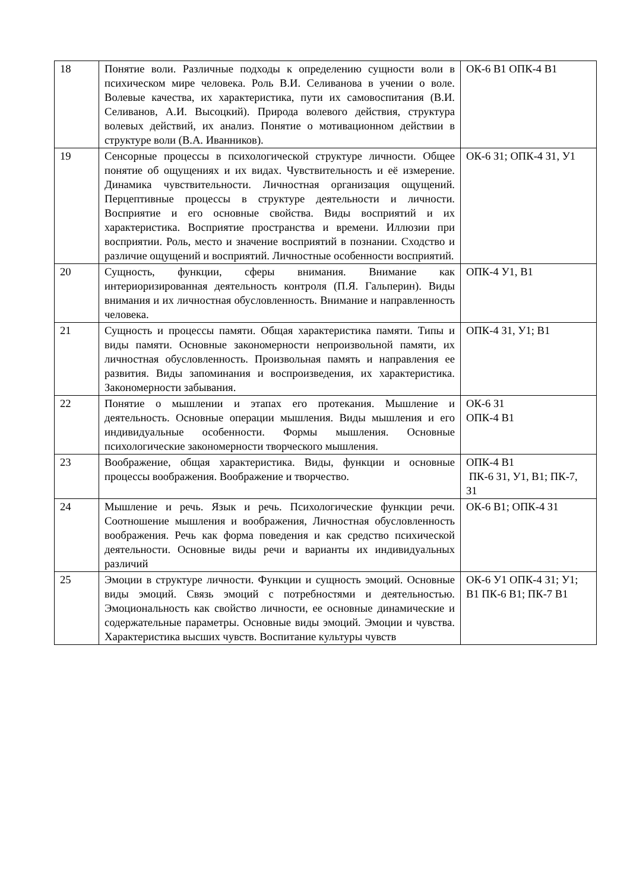| 18 | Понятие воли. Различные подходы к определению сущности воли в психическом мире человека. Роль В.И. Селиванова в учении о воле. Волевые качества, их характеристика, пути их самовоспитания (В.И. Селиванов, А.И. Высоцкий). Природа волевого действия, структура волевых действий, их анализ. Понятие о мотивационном действии в структуре воли (В.А. Иванников). | ОК-6 В1 ОПК-4 В1 |
| 19 | Сенсорные процессы в психологической структуре личности. Общее понятие об ощущениях и их видах. Чувствительность и её измерение. Динамика чувствительности. Личностная организация ощущений. Перцептивные процессы в структуре деятельности и личности. Восприятие и его основные свойства. Виды восприятий и их характеристика. Восприятие пространства и времени. Иллюзии при восприятии. Роль, место и значение восприятий в познании. Сходство и различие ощущений и восприятий. Личностные особенности восприятий. | ОК-6 З1; ОПК-4 З1, У1 |
| 20 | Сущность, функции, сферы внимания. Внимание как интериоризированная деятельность контроля (П.Я. Гальперин). Виды внимания и их личностная обусловленность. Внимание и направленность человека. | ОПК-4 У1, В1 |
| 21 | Сущность и процессы памяти. Общая характеристика памяти. Типы и виды памяти. Основные закономерности непроизвольной памяти, их личностная обусловленность. Произвольная память и направления ее развития. Виды запоминания и воспроизведения, их характеристика. Закономерности забывания. | ОПК-4 З1, У1; В1 |
| 22 | Понятие о мышлении и этапах его протекания. Мышление и деятельность. Основные операции мышления. Виды мышления и его индивидуальные особенности. Формы мышления. Основные психологические закономерности творческого мышления. | ОК-6 З1 ОПК-4 В1 |
| 23 | Воображение, общая характеристика. Виды, функции и основные процессы воображения. Воображение и творчество. | ОПК-4 В1 ПК-6 З1, У1, В1; ПК-7, З1 |
| 24 | Мышление и речь. Язык и речь. Психологические функции речи. Соотношение мышления и воображения, Личностная обусловленность воображения. Речь как форма поведения и как средство психической деятельности. Основные виды речи и варианты их индивидуальных различий | ОК-6 В1; ОПК-4 З1 |
| 25 | Эмоции в структуре личности. Функции и сущность эмоций. Основные виды эмоций. Связь эмоций с потребностями и деятельностью. Эмоциональность как свойство личности, ее основные динамические и содержательные параметры. Основные виды эмоций. Эмоции и чувства. Характеристика высших чувств. Воспитание культуры чувств | ОК-6 У1 ОПК-4 З1; У1; В1 ПК-6 В1; ПК-7 В1 |